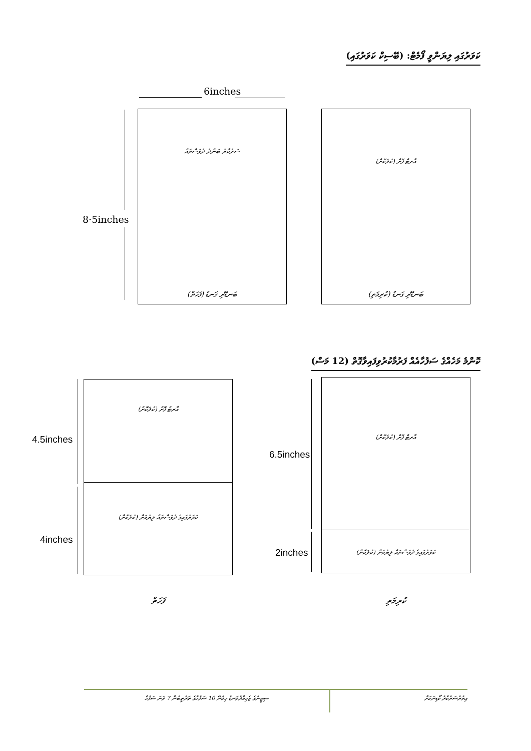ކަވަރުގައި ލިޔަންވީ ފޯމެޓް: (ބޭސިކް ކަވަރުގައި)
6inches
8·5inches
ސަރުކާރު ބަންދު ދުވަސްތައް އާރޓް ފޮށް (ކުލަކޮށް)
ބަނޑޭރި ގަނޑު (ފަހަތް) ބަނޑޭރި ގަނޑު (ކުރިމަތި)
ކޮންމެ މަހެއްގެ ސަފުހާއެއް ފަރުމާކުރުވިފައިވާގޮތް (12 މަސް)
4.5inches
4inches
އާރޓް ފޮށް (ކުލަކޮށް)
ކަވަރުގައިގެ ދުވަސްތައް ލިޔުމަށް (ކުލަކޮށް)
6.5inches
2inches
އާރޓް ފޮށް (ކުލަކޮށް)
ކަވަރުގައިގެ ދުވަސްތައް ލިޔުމަށް (ކުލަކޮށް)
ފަހަތް ކުރިމަތި
ސިޓީނެގެ ޒެހިއްދުވަނޑު ހިމެނޭ 10 ސަފުހާގެ ތަރުތީބުން 7 ވަނަ ސަފުހާ އިތުރުސަރުކާރު ކޯޑިނަކަށް